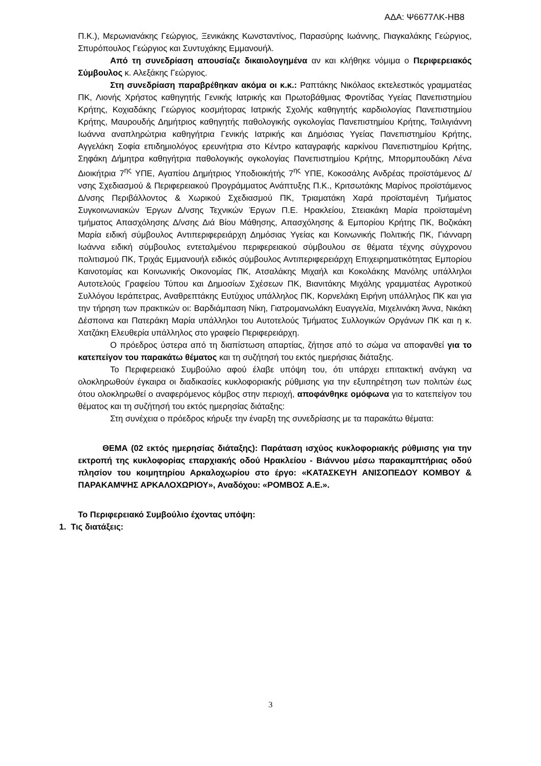ΑΔΑ: Ψ6677ΛΚ-ΗΒ8
Π.Κ.), Μερωνιανάκης Γεώργιος, Ξενικάκης Κωνσταντίνος, Παρασύρης Ιωάννης, Πιαγκαλάκης Γεώργιος, Σπυρόπουλος Γεώργιος και Συντυχάκης Εμμανουήλ.
Από τη συνεδρίαση απουσίαζε δικαιολογημένα αν και κλήθηκε νόμιμα ο Περιφερειακός Σύμβουλος κ. Αλεξάκης Γεώργιος.
Στη συνεδρίαση παραβρέθηκαν ακόμα οι κ.κ.: Ραπτάκης Νικόλαος εκτελεστικός γραμματέας ΠΚ, Λιονής Χρήστος καθηγητής Γενικής Ιατρικής και Πρωτοβάθμιας Φροντίδας Υγείας Πανεπιστημίου Κρήτης, Κοχιαδάκης Γεώργιος κοσμήτορας Ιατρικής Σχολής καθηγητής καρδιολογίας Πανεπιστημίου Κρήτης, Μαυρουδής Δημήτριος καθηγητής παθολογικής ογκολογίας Πανεπιστημίου Κρήτης, Τσιλιγιάννη Ιωάννα αναπληρώτρια καθηγήτρια Γενικής Ιατρικής και Δημόσιας Υγείας Πανεπιστημίου Κρήτης, Αγγελάκη Σοφία επιδημιολόγος ερευνήτρια στο Κέντρο καταγραφής καρκίνου Πανεπιστημίου Κρήτης, Σηφάκη Δήμητρα καθηγήτρια παθολογικής ογκολογίας Πανεπιστημίου Κρήτης, Μπορμπουδάκη Λένα Διοικήτρια 7<sup>ης</sup> ΥΠΕ, Αγαπίου Δημήτριος Υποδιοικήτής 7<sup>ης</sup> ΥΠΕ, Κοκοσάλης Ανδρέας προϊστάμενος Δ/νσης Σχεδιασμού & Περιφερειακού Προγράμματος Ανάπτυξης Π.Κ., Κριτσωτάκης Μαρίνος προϊστάμενος Δ/νσης Περιβάλλοντος & Χωρικού Σχεδιασμού ΠΚ, Τριαματάκη Χαρά προϊσταμένη Τμήματος Συγκοινωνιακών Έργων Δ/νσης Τεχνικών Έργων Π.Ε. Ηρακλείου, Στειακάκη Μαρία προϊσταμένη τμήματος Απασχόλησης Δ/νσης Διά Βίου Μάθησης, Απασχόλησης & Εμπορίου Κρήτης ΠΚ, Βοζικάκη Μαρία ειδική σύμβουλος Αντιπεριφερειάρχη Δημόσιας Υγείας και Κοινωνικής Πολιτικής ΠΚ, Γιάνναρη Ιωάννα ειδική σύμβουλος εντεταλμένου περιφερειακού σύμβουλου σε θέματα τέχνης σύγχρονου πολιτισμού ΠΚ, Τριχάς Εμμανουήλ ειδικός σύμβουλος Αντιπεριφερειάρχη Επιχειρηματικότητας Εμπορίου Καινοτομίας και Κοινωνικής Οικονομίας ΠΚ, Ατσαλάκης Μιχαήλ και Κοκολάκης Μανόλης υπάλληλοι Αυτοτελούς Γραφείου Τύπου και Δημοσίων Σχέσεων ΠΚ, Βιανιτάκης Μιχάλης γραμματέας Αγροτικού Συλλόγου Ιεράπετρας, Αναθρεπτάκης Ευτύχιος υπάλληλος ΠΚ, Κορνελάκη Ειρήνη υπάλληλος ΠΚ και για την τήρηση των πρακτικών οι: Βαρδιάμπαση Νίκη, Γιατρομανωλάκη Ευαγγελία, Μιχελινάκη Άννα, Νικάκη Δέσποινα και Πατεράκη Μαρία υπάλληλοι του Αυτοτελούς Τμήματος Συλλογικών Οργάνων ΠΚ και η κ. Χατζάκη Ελευθερία υπάλληλος στο γραφείο Περιφερειάρχη.
Ο πρόεδρος ύστερα από τη διαπίστωση απαρτίας, ζήτησε από το σώμα να αποφανθεί για το κατεπείγον του παρακάτω θέματος και τη συζήτησή του εκτός ημερήσιας διάταξης.
Το Περιφερειακό Συμβούλιο αφού έλαβε υπόψη του, ότι υπάρχει επιτακτική ανάγκη να ολοκληρωθούν έγκαιρα οι διαδικασίες κυκλοφοριακής ρύθμισης για την εξυπηρέτηση των πολιτών έως ότου ολοκληρωθεί ο αναφερόμενος κόμβος στην περιοχή, αποφάνθηκε ομόφωνα για το κατεπείγον του θέματος και τη συζήτησή του εκτός ημερησίας διάταξης:
Στη συνέχεια ο πρόεδρος κήρυξε την έναρξη της συνεδρίασης με τα παρακάτω θέματα:
ΘΕΜΑ (02 εκτός ημερησίας διάταξης): Παράταση ισχύος κυκλοφοριακής ρύθμισης για την εκτροπή της κυκλοφορίας επαρχιακής οδού Ηρακλείου - Βιάννου μέσω παρακαμπτήριας οδού πλησίον του κοιμητηρίου Αρκαλοχωρίου στο έργο: «ΚΑΤΑΣΚΕΥΗ ΑΝΙΣΟΠΕΔΟΥ ΚΟΜΒΟΥ & ΠΑΡΑΚΑΜΨΗΣ ΑΡΚΑΛΟΧΩΡΙΟΥ», Αναδόχου: «ΡΟΜΒΟΣ Α.Ε.».
Το Περιφερειακό Συμβούλιο έχοντας υπόψη:
1. Τις διατάξεις:
3